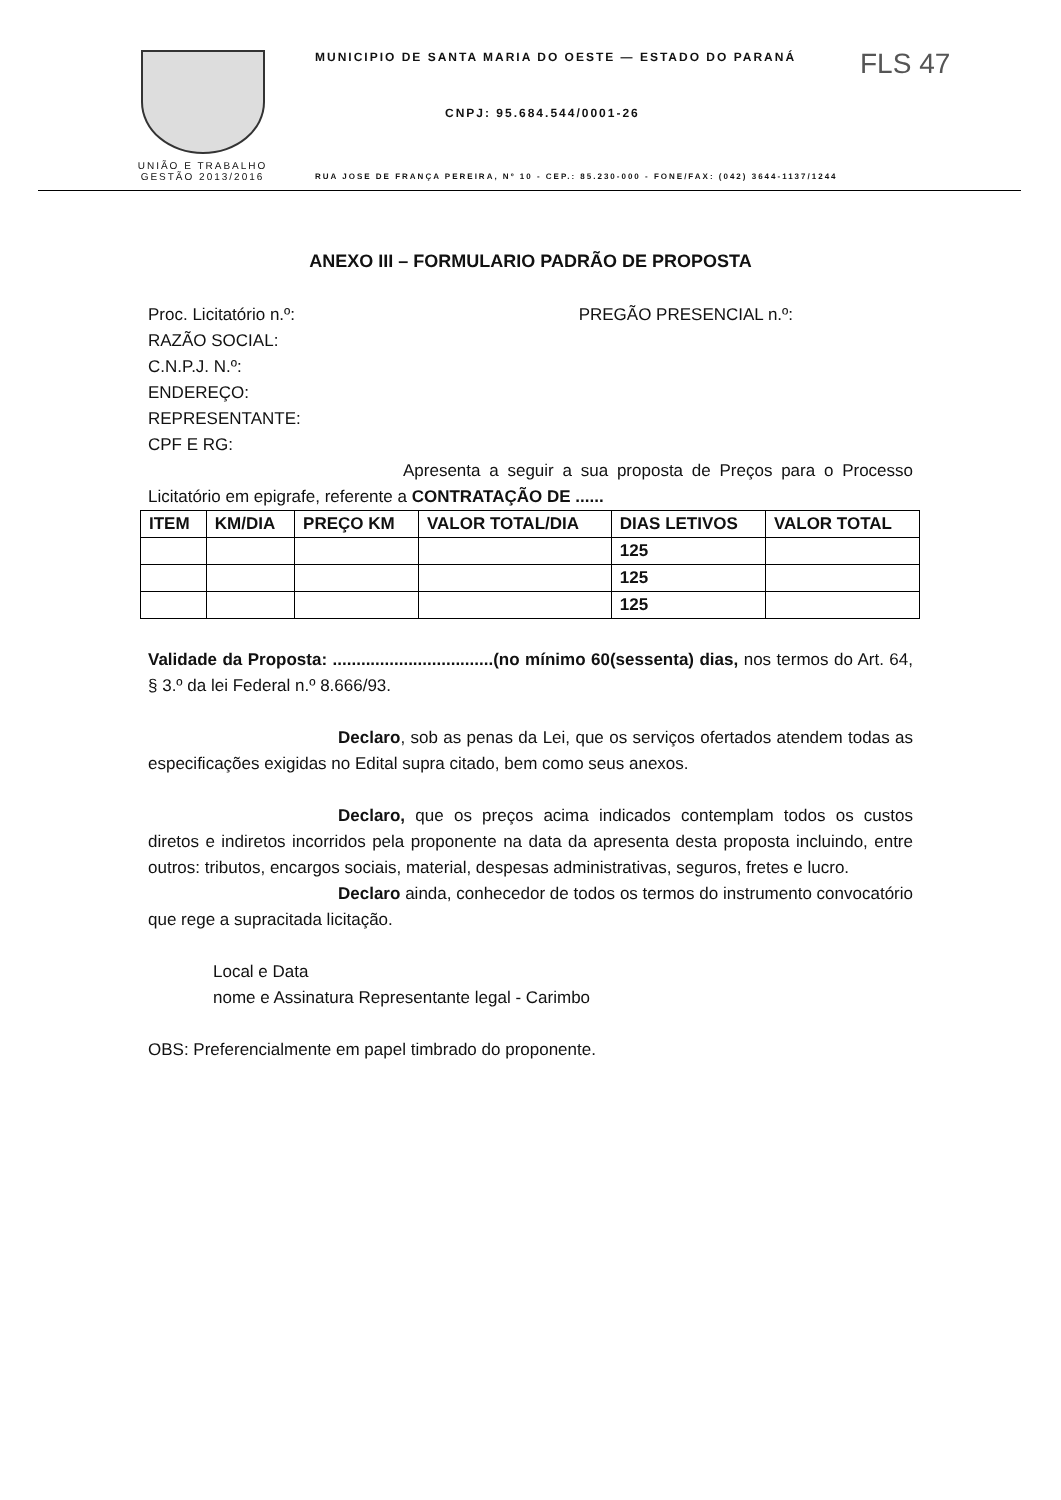FLS 47
UNIÃO E TRABALHO
GESTÃO 2013/2016
MUNICIPIO DE SANTA MARIA DO OESTE — ESTADO DO PARANÁ
CNPJ: 95.684.544/0001-26
RUA JOSE DE FRANÇA PEREIRA, Nº 10 - CEP.: 85.230-000 - FONE/FAX: (042) 3644-1137/1244
ANEXO III – FORMULARIO PADRÃO DE PROPOSTA
Proc. Licitatório n.º: PREGÃO PRESENCIAL n.º:
RAZÃO SOCIAL:
C.N.P.J. N.º:
ENDEREÇO:
REPRESENTANTE:
CPF E RG:
Apresenta a seguir a sua proposta de Preços para o Processo Licitatório em epigrafe, referente a CONTRATAÇÃO DE ......
| ITEM | KM/DIA | PREÇO KM | VALOR TOTAL/DIA | DIAS LETIVOS | VALOR TOTAL |
| --- | --- | --- | --- | --- | --- |
| | | | | 125 | |
| | | | | 125 | |
| | | | | 125 | |
Validade da Proposta: ..................................(no mínimo 60(sessenta) dias, nos termos do Art. 64, § 3.º da lei Federal n.º 8.666/93.
Declaro, sob as penas da Lei, que os serviços ofertados atendem todas as especificações exigidas no Edital supra citado, bem como seus anexos.
Declaro, que os preços acima indicados contemplam todos os custos diretos e indiretos incorridos pela proponente na data da apresenta desta proposta incluindo, entre outros: tributos, encargos sociais, material, despesas administrativas, seguros, fretes e lucro.
Declaro ainda, conhecedor de todos os termos do instrumento convocatório que rege a supracitada licitação.
Local e Data
nome e Assinatura Representante legal - Carimbo
OBS: Preferencialmente em papel timbrado do proponente.